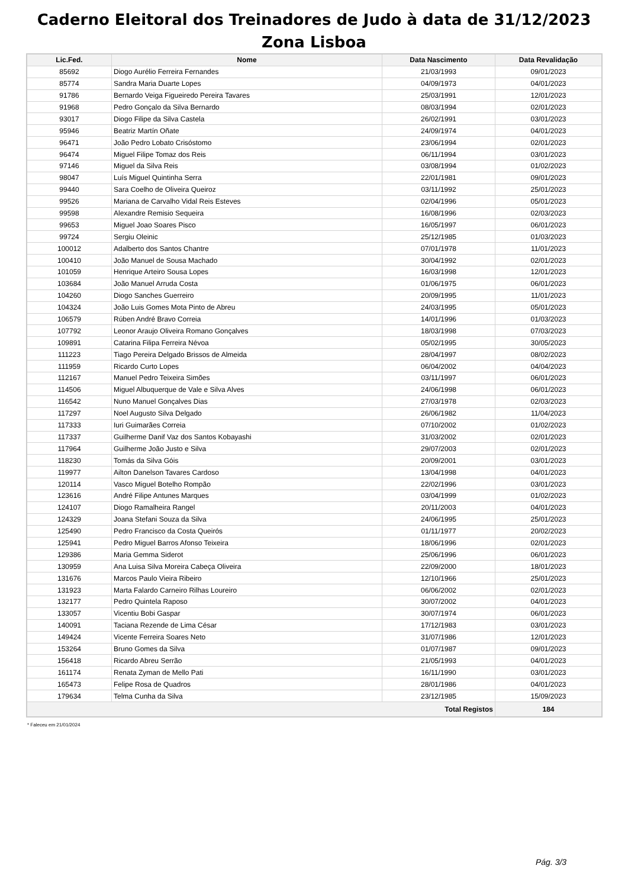Caderno Eleitoral dos Treinadores de Judo à data de 31/12/2023
Zona Lisboa
| Lic.Fed. | Nome | Data Nascimento | Data Revalidação |
| --- | --- | --- | --- |
| 85692 | Diogo Aurélio Ferreira Fernandes | 21/03/1993 | 09/01/2023 |
| 85774 | Sandra Maria Duarte Lopes | 04/09/1973 | 04/01/2023 |
| 91786 | Bernardo Veiga Figueiredo Pereira Tavares | 25/03/1991 | 12/01/2023 |
| 91968 | Pedro Gonçalo da Silva Bernardo | 08/03/1994 | 02/01/2023 |
| 93017 | Diogo Filipe da Silva Castela | 26/02/1991 | 03/01/2023 |
| 95946 | Beatriz Martín Oñate | 24/09/1974 | 04/01/2023 |
| 96471 | João Pedro Lobato Crisóstomo | 23/06/1994 | 02/01/2023 |
| 96474 | Miguel Filipe Tomaz dos Reis | 06/11/1994 | 03/01/2023 |
| 97146 | Miguel da Silva Reis | 03/08/1994 | 01/02/2023 |
| 98047 | Luís Miguel Quintinha Serra | 22/01/1981 | 09/01/2023 |
| 99440 | Sara Coelho de Oliveira Queiroz | 03/11/1992 | 25/01/2023 |
| 99526 | Mariana de Carvalho Vidal Reis Esteves | 02/04/1996 | 05/01/2023 |
| 99598 | Alexandre Remisio Sequeira | 16/08/1996 | 02/03/2023 |
| 99653 | Miguel Joao Soares Pisco | 16/05/1997 | 06/01/2023 |
| 99724 | Sergiu Oleinic | 25/12/1985 | 01/03/2023 |
| 100012 | Adalberto dos Santos Chantre | 07/01/1978 | 11/01/2023 |
| 100410 | João Manuel de Sousa Machado | 30/04/1992 | 02/01/2023 |
| 101059 | Henrique Arteiro Sousa Lopes | 16/03/1998 | 12/01/2023 |
| 103684 | João Manuel Arruda Costa | 01/06/1975 | 06/01/2023 |
| 104260 | Diogo Sanches Guerreiro | 20/09/1995 | 11/01/2023 |
| 104324 | João Luis Gomes Mota Pinto de Abreu | 24/03/1995 | 05/01/2023 |
| 106579 | Rúben André Bravo Correia | 14/01/1996 | 01/03/2023 |
| 107792 | Leonor Araujo Oliveira Romano Gonçalves | 18/03/1998 | 07/03/2023 |
| 109891 | Catarina Filipa Ferreira Névoa | 05/02/1995 | 30/05/2023 |
| 111223 | Tiago Pereira Delgado Brissos de Almeida | 28/04/1997 | 08/02/2023 |
| 111959 | Ricardo Curto Lopes | 06/04/2002 | 04/04/2023 |
| 112167 | Manuel Pedro Teixeira Simões | 03/11/1997 | 06/01/2023 |
| 114506 | Miguel Albuquerque de Vale e Silva Alves | 24/06/1998 | 06/01/2023 |
| 116542 | Nuno Manuel Gonçalves Dias | 27/03/1978 | 02/03/2023 |
| 117297 | Noel Augusto Silva Delgado | 26/06/1982 | 11/04/2023 |
| 117333 | Iuri Guimarães Correia | 07/10/2002 | 01/02/2023 |
| 117337 | Guilherme Danif Vaz dos Santos Kobayashi | 31/03/2002 | 02/01/2023 |
| 117964 | Guilherme João Justo e Silva | 29/07/2003 | 02/01/2023 |
| 118230 | Tomás da Silva Góis | 20/09/2001 | 03/01/2023 |
| 119977 | Ailton Danelson Tavares Cardoso | 13/04/1998 | 04/01/2023 |
| 120114 | Vasco Miguel Botelho Rompão | 22/02/1996 | 03/01/2023 |
| 123616 | André Filipe Antunes Marques | 03/04/1999 | 01/02/2023 |
| 124107 | Diogo Ramalheira Rangel | 20/11/2003 | 04/01/2023 |
| 124329 | Joana Stefani Souza da Silva | 24/06/1995 | 25/01/2023 |
| 125490 | Pedro Francisco da Costa Queirós | 01/11/1977 | 20/02/2023 |
| 125941 | Pedro Miguel Barros Afonso Teixeira | 18/06/1996 | 02/01/2023 |
| 129386 | Maria Gemma Siderot | 25/06/1996 | 06/01/2023 |
| 130959 | Ana Luisa Silva Moreira Cabeça Oliveira | 22/09/2000 | 18/01/2023 |
| 131676 | Marcos Paulo Vieira Ribeiro | 12/10/1966 | 25/01/2023 |
| 131923 | Marta Falardo Carneiro Rilhas Loureiro | 06/06/2002 | 02/01/2023 |
| 132177 | Pedro Quintela Raposo | 30/07/2002 | 04/01/2023 |
| 133057 | Vicentiu Bobi Gaspar | 30/07/1974 | 06/01/2023 |
| 140091 | Taciana Rezende de Lima César | 17/12/1983 | 03/01/2023 |
| 149424 | Vicente Ferreira Soares Neto | 31/07/1986 | 12/01/2023 |
| 153264 | Bruno Gomes da Silva | 01/07/1987 | 09/01/2023 |
| 156418 | Ricardo Abreu Serrão | 21/05/1993 | 04/01/2023 |
| 161174 | Renata Zyman de Mello Pati | 16/11/1990 | 03/01/2023 |
| 165473 | Felipe Rosa de Quadros | 28/01/1986 | 04/01/2023 |
| 179634 | Telma Cunha da Silva | 23/12/1985 | 15/09/2023 |
| Total Registos | | | 184 |
* Faleceu em 21/01/2024
Pág. 3/3